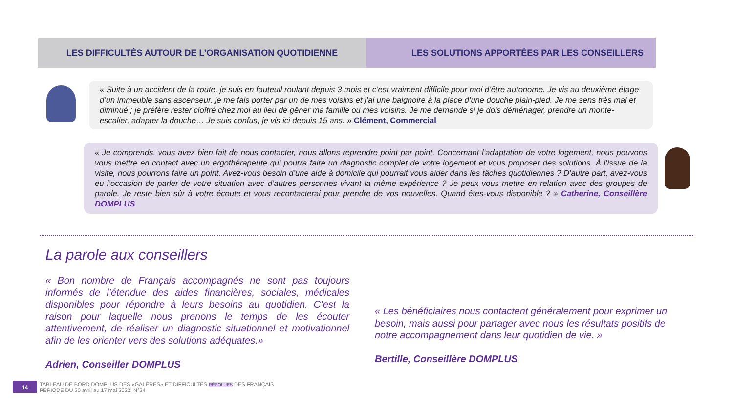LES DIFFICULTÉS AUTOUR DE L’ORGANISATION QUOTIDIENNE LES SOLUTIONS APPORTÉES PAR LES CONSEILLERS
« Suite à un accident de la route, je suis en fauteuil roulant depuis 3 mois et c’est vraiment difficile pour moi d’être autonome. Je vis au deuxième étage d’un immeuble sans ascenseur, je me fais porter par un de mes voisins et j’ai une baignoire à la place d’une douche plain-pied. Je me sens très mal et diminué ; je préfère rester cloîtré chez moi au lieu de gêner ma famille ou mes voisins. Je me demande si je dois déménager, prendre un monte-escalier, adapter la douche… Je suis confus, je vis ici depuis 15 ans. » Clément, Commercial
« Je comprends, vous avez bien fait de nous contacter, nous allons reprendre point par point. Concernant l’adaptation de votre logement, nous pouvons vous mettre en contact avec un ergothérapeute qui pourra faire un diagnostic complet de votre logement et vous proposer des solutions. À l’issue de la visite, nous pourrons faire un point. Avez-vous besoin d’une aide à domicile qui pourrait vous aider dans les tâches quotidiennes ? D’autre part, avez-vous eu l’occasion de parler de votre situation avec d’autres personnes vivant la même expérience ? Je peux vous mettre en relation avec des groupes de parole. Je reste bien sûr à votre écoute et vous recontacterai pour prendre de vos nouvelles. Quand êtes-vous disponible ? » Catherine, Conseillère DOMPLUS
La parole aux conseillers
« Bon nombre de Français accompagnés ne sont pas toujours informés de l’étendue des aides financières, sociales, médicales disponibles pour répondre à leurs besoins au quotidien. C’est la raison pour laquelle nous prenons le temps de les écouter attentivement, de réaliser un diagnostic situationnel et motivationnel afin de les orienter vers des solutions adéquates.»
Adrien, Conseiller DOMPLUS
« Les bénéficiaires nous contactent généralement pour exprimer un besoin, mais aussi pour partager avec nous les résultats positifs de notre accompagnement dans leur quotidien de vie. »
Bertille, Conseillère DOMPLUS
14
TABLEAU DE BORD DOMPLUS DES «GALÈRES» ET DIFFICULTÉS RÉSOLUES DES FRANÇAIS
PÉRIODE DU 20 avril au 17 mai 2022: N°24